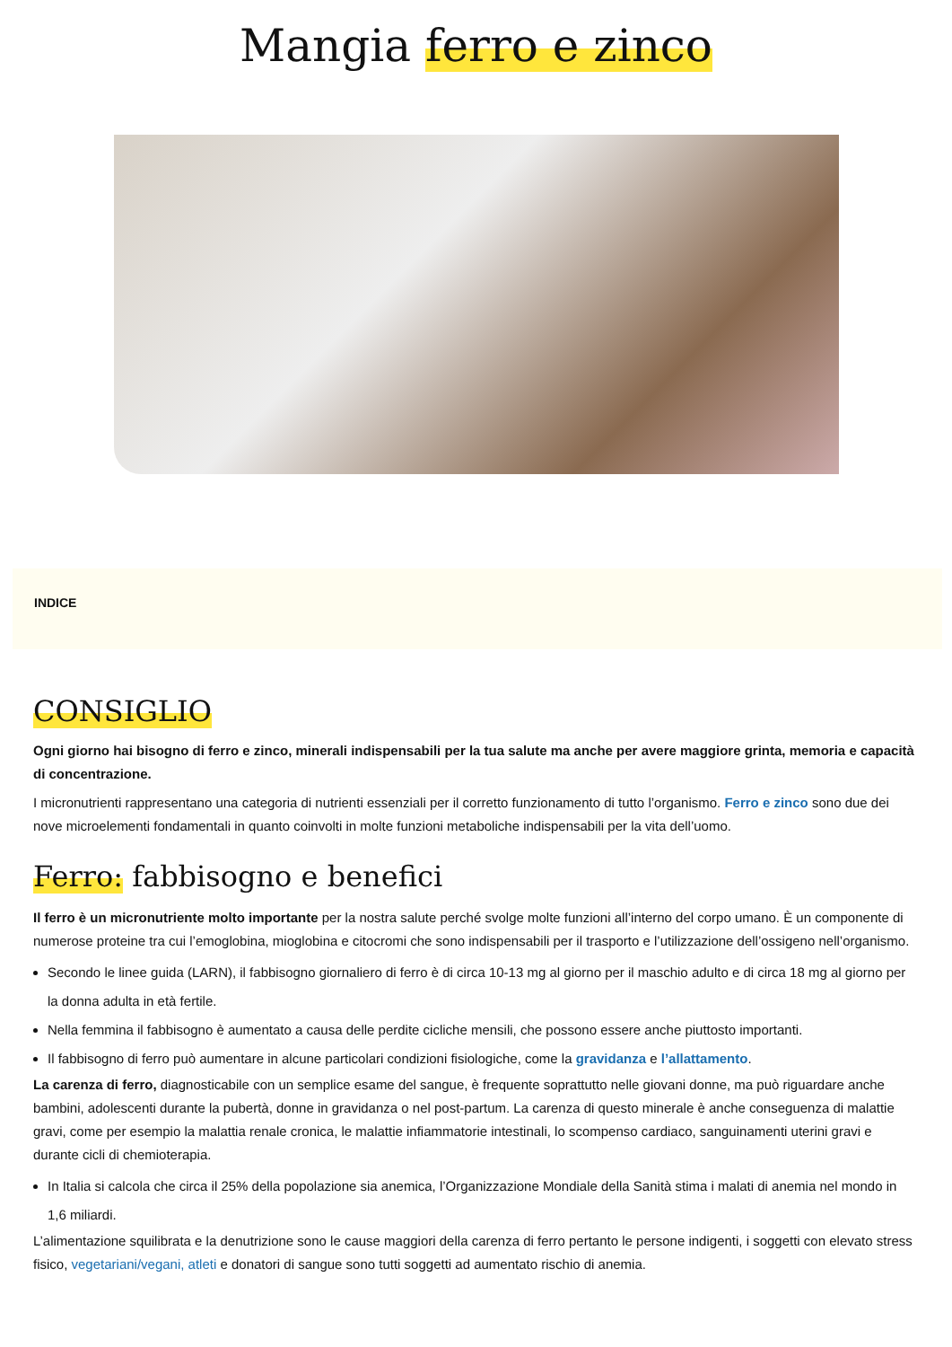Mangia ferro e zinco
INDICE
CONSIGLIO
Ogni giorno hai bisogno di ferro e zinco, minerali indispensabili per la tua salute ma anche per avere maggiore grinta, memoria e capacità di concentrazione.
I micronutrienti rappresentano una categoria di nutrienti essenziali per il corretto funzionamento di tutto l’organismo. Ferro e zinco sono due dei nove microelementi fondamentali in quanto coinvolti in molte funzioni metaboliche indispensabili per la vita dell’uomo.
Ferro: fabbisogno e benefici
Il ferro è un micronutriente molto importante per la nostra salute perché svolge molte funzioni all’interno del corpo umano. È un componente di numerose proteine tra cui l’emoglobina, mioglobina e citocromi che sono indispensabili per il trasporto e l’utilizzazione dell’ossigeno nell’organismo.
Secondo le linee guida (LARN), il fabbisogno giornaliero di ferro è di circa 10-13 mg al giorno per il maschio adulto e di circa 18 mg al giorno per la donna adulta in età fertile.
Nella femmina il fabbisogno è aumentato a causa delle perdite cicliche mensili, che possono essere anche piuttosto importanti.
Il fabbisogno di ferro può aumentare in alcune particolari condizioni fisiologiche, come la gravidanza e l’allattamento.
La carenza di ferro, diagnosticabile con un semplice esame del sangue, è frequente soprattutto nelle giovani donne, ma può riguardare anche bambini, adolescenti durante la pubertà, donne in gravidanza o nel post-partum. La carenza di questo minerale è anche conseguenza di malattie gravi, come per esempio la malattia renale cronica, le malattie infiammatorie intestinali, lo scompenso cardiaco, sanguinamenti uterini gravi e durante cicli di chemioterapia.
In Italia si calcola che circa il 25% della popolazione sia anemica, l’Organizzazione Mondiale della Sanità stima i malati di anemia nel mondo in 1,6 miliardi.
L’alimentazione squilibrata e la denutrizione sono le cause maggiori della carenza di ferro pertanto le persone indigenti, i soggetti con elevato stress fisico, vegetariani/vegani, atleti e donatori di sangue sono tutti soggetti ad aumentato rischio di anemia.